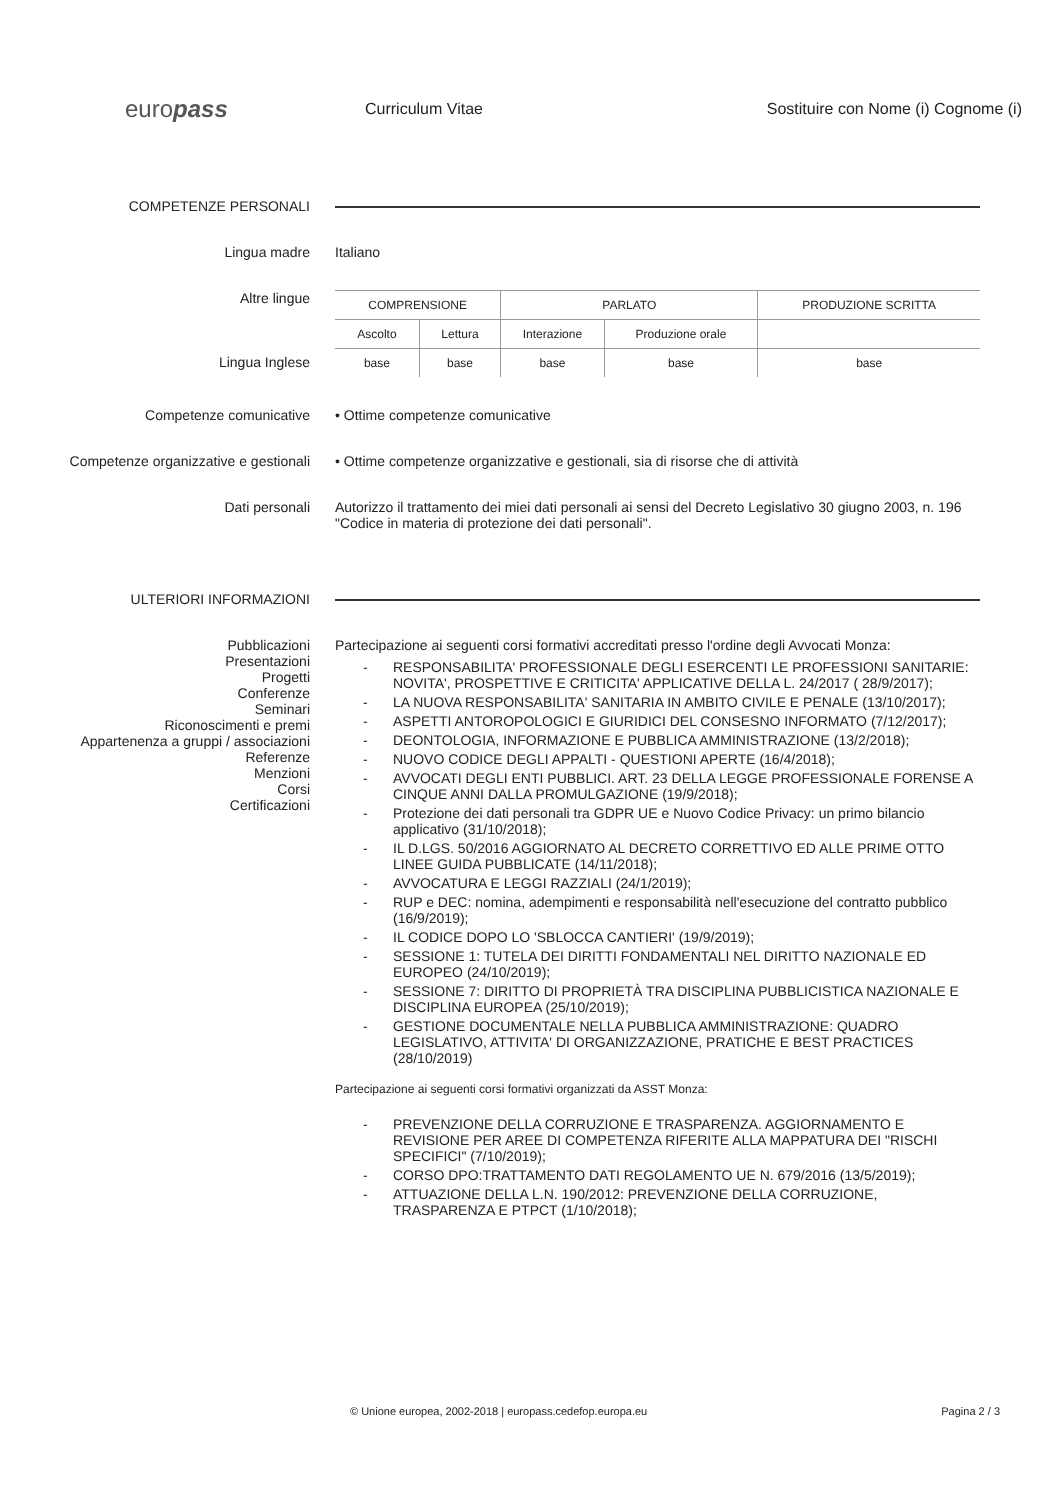europass
Curriculum Vitae
Sostituire con Nome (i) Cognome (i)
COMPETENZE PERSONALI
Lingua madre Italiano
Altre lingue
Lingua Inglese
| COMPRENSIONE | | PARLATO | | PRODUZIONE SCRITTA |
| Ascolto | Lettura | Interazione | Produzione orale | |
| base | base | base | base | base |
Competenze comunicative • Ottime competenze comunicative
Competenze organizzative e gestionali • Ottime competenze organizzative e gestionali, sia di risorse che di attività
Dati personali Autorizzo il trattamento dei miei dati personali ai sensi del Decreto Legislativo 30 giugno 2003, n. 196 "Codice in materia di protezione dei dati personali".
ULTERIORI INFORMAZIONI
Pubblicazioni
Presentazioni
Progetti
Conferenze
Seminari
Riconoscimenti e premi
Appartenenza a gruppi / associazioni
Referenze
Menzioni
Corsi
Certificazioni
Partecipazione ai seguenti corsi formativi accreditati presso l'ordine degli Avvocati Monza:
- RESPONSABILITA' PROFESSIONALE DEGLI ESERCENTI LE PROFESSIONI SANITARIE: NOVITA', PROSPETTIVE E CRITICITA' APPLICATIVE DELLA L. 24/2017 ( 28/9/2017);
- LA NUOVA RESPONSABILITA' SANITARIA IN AMBITO CIVILE E PENALE (13/10/2017);
- ASPETTI ANTOROPOLOGICI E GIURIDICI DEL CONSESNO INFORMATO (7/12/2017);
- DEONTOLOGIA, INFORMAZIONE E PUBBLICA AMMINISTRAZIONE (13/2/2018);
- NUOVO CODICE DEGLI APPALTI - QUESTIONI APERTE (16/4/2018);
- AVVOCATI DEGLI ENTI PUBBLICI. ART. 23 DELLA LEGGE PROFESSIONALE FORENSE A CINQUE ANNI DALLA PROMULGAZIONE (19/9/2018);
- Protezione dei dati personali tra GDPR UE e Nuovo Codice Privacy: un primo bilancio applicativo (31/10/2018);
- IL D.LGS. 50/2016 AGGIORNATO AL DECRETO CORRETTIVO ED ALLE PRIME OTTO LINEE GUIDA PUBBLICATE (14/11/2018);
- AVVOCATURA E LEGGI RAZZIALI (24/1/2019);
- RUP e DEC: nomina, adempimenti e responsabilità nell'esecuzione del contratto pubblico (16/9/2019);
- IL CODICE DOPO LO 'SBLOCCA CANTIERI' (19/9/2019);
- SESSIONE 1: TUTELA DEI DIRITTI FONDAMENTALI NEL DIRITTO NAZIONALE ED EUROPEO (24/10/2019);
- SESSIONE 7: DIRITTO DI PROPRIETÀ TRA DISCIPLINA PUBBLICISTICA NAZIONALE E DISCIPLINA EUROPEA (25/10/2019);
- GESTIONE DOCUMENTALE NELLA PUBBLICA AMMINISTRAZIONE: QUADRO LEGISLATIVO, ATTIVITA' DI ORGANIZZAZIONE, PRATICHE E BEST PRACTICES (28/10/2019)
Partecipazione ai seguenti corsi formativi organizzati da ASST Monza:
- PREVENZIONE DELLA CORRUZIONE E TRASPARENZA. AGGIORNAMENTO E REVISIONE PER AREE DI COMPETENZA RIFERITE ALLA MAPPATURA DEI "RISCHI SPECIFICI" (7/10/2019);
- CORSO DPO:TRATTAMENTO DATI REGOLAMENTO UE N. 679/2016 (13/5/2019);
- ATTUAZIONE DELLA L.N. 190/2012: PREVENZIONE DELLA CORRUZIONE, TRASPARENZA E PTPCT (1/10/2018);
© Unione europea, 2002-2018 | europass.cedefop.europa.eu
Pagina 2 / 3